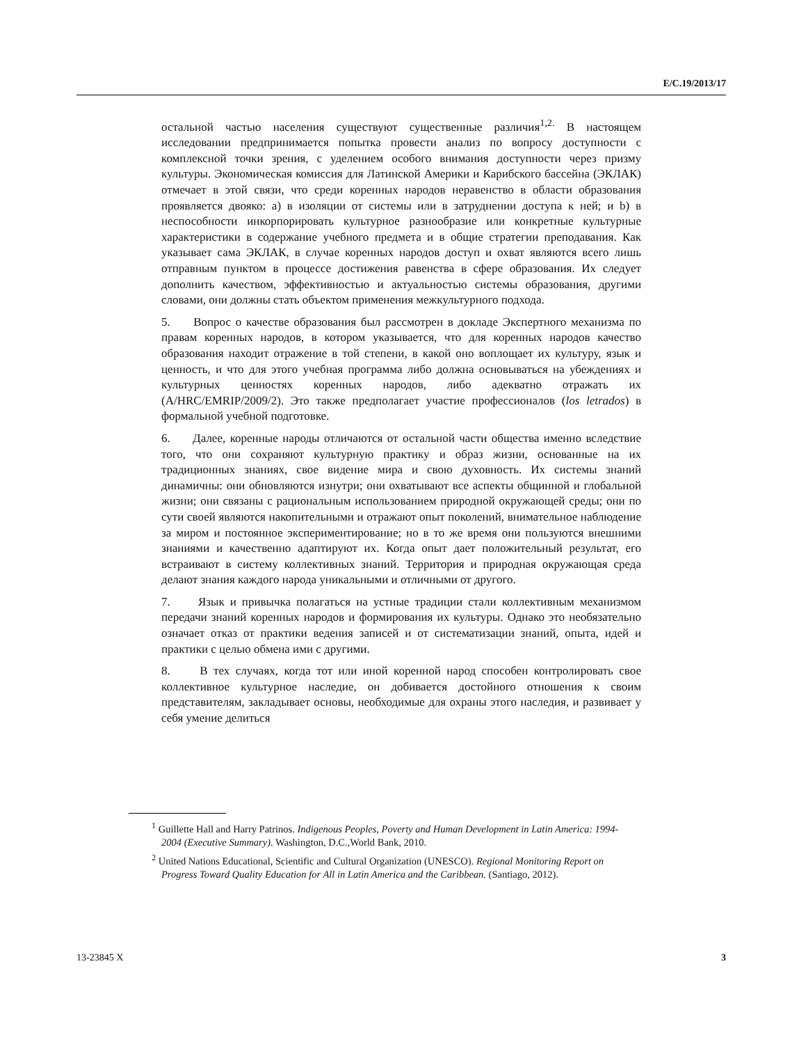E/C.19/2013/17
остальной частью населения существуют существенные различия<sup>1,2.</sup> В настоящем исследовании предпринимается попытка провести анализ по вопросу доступности с комплексной точки зрения, с уделением особого внимания доступности через призму культуры. Экономическая комиссия для Латинской Америки и Карибского бассейна (ЭКЛАК) отмечает в этой связи, что среди коренных народов неравенство в области образования проявляется двояко: a) в изоляции от системы или в затруднении доступа к ней; и b) в неспособности инкорпорировать культурное разнообразие или конкретные культурные характеристики в содержание учебного предмета и в общие стратегии преподавания. Как указывает сама ЭКЛАК, в случае коренных народов доступ и охват являются всего лишь отправным пунктом в процессе достижения равенства в сфере образования. Их следует дополнить качеством, эффективностью и актуальностью системы образования, другими словами, они должны стать объектом применения межкультурного подхода.
5. Вопрос о качестве образования был рассмотрен в докладе Экспертного механизма по правам коренных народов, в котором указывается, что для коренных народов качество образования находит отражение в той степени, в какой оно воплощает их культуру, язык и ценность, и что для этого учебная программа либо должна основываться на убеждениях и культурных ценностях коренных народов, либо адекватно отражать их (A/HRC/EMRIP/2009/2). Это также предполагает участие профессионалов (los letrados) в формальной учебной подготовке.
6. Далее, коренные народы отличаются от остальной части общества именно вследствие того, что они сохраняют культурную практику и образ жизни, основанные на их традиционных знаниях, свое видение мира и свою духовность. Их системы знаний динамичны: они обновляются изнутри; они охватывают все аспекты общинной и глобальной жизни; они связаны с рациональным использованием природной окружающей среды; они по сути своей являются накопительными и отражают опыт поколений, внимательное наблюдение за миром и постоянное экспериментирование; но в то же время они пользуются внешними знаниями и качественно адаптируют их. Когда опыт дает положительный результат, его встраивают в систему коллективных знаний. Территория и природная окружающая среда делают знания каждого народа уникальными и отличными от другого.
7. Язык и привычка полагаться на устные традиции стали коллективным механизмом передачи знаний коренных народов и формирования их культуры. Однако это необязательно означает отказ от практики ведения записей и от систематизации знаний, опыта, идей и практики с целью обмена ими с другими.
8. В тех случаях, когда тот или иной коренной народ способен контролировать свое коллективное культурное наследие, он добивается достойного отношения к своим представителям, закладывает основы, необходимые для охраны этого наследия, и развивает у себя умение делиться
<sup>1</sup> Guillette Hall and Harry Patrinos. Indigenous Peoples, Poverty and Human Development in Latin America: 1994-2004 (Executive Summary). Washington, D.C.,World Bank, 2010.
<sup>2</sup> United Nations Educational, Scientific and Cultural Organization (UNESCO). Regional Monitoring Report on Progress Toward Quality Education for All in Latin America and the Caribbean. (Santiago, 2012).
13-23845 X 3